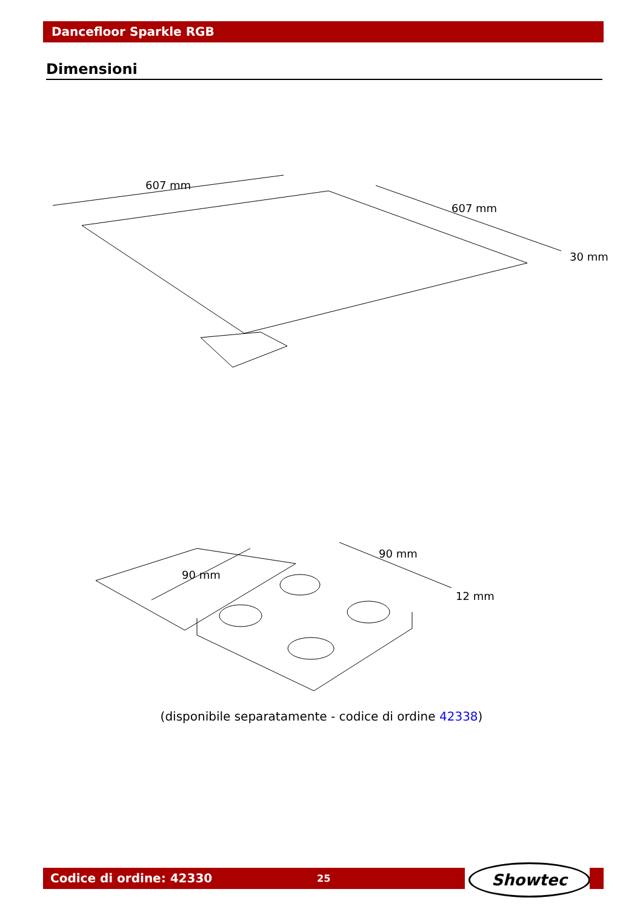Dancefloor Sparkle RGB
Dimensioni
607 mm
607 mm
30 mm
90 mm
90 mm
12 mm
(disponibile separatamente - codice di ordine 42338)
Codice di ordine: 42330 25 Showtec